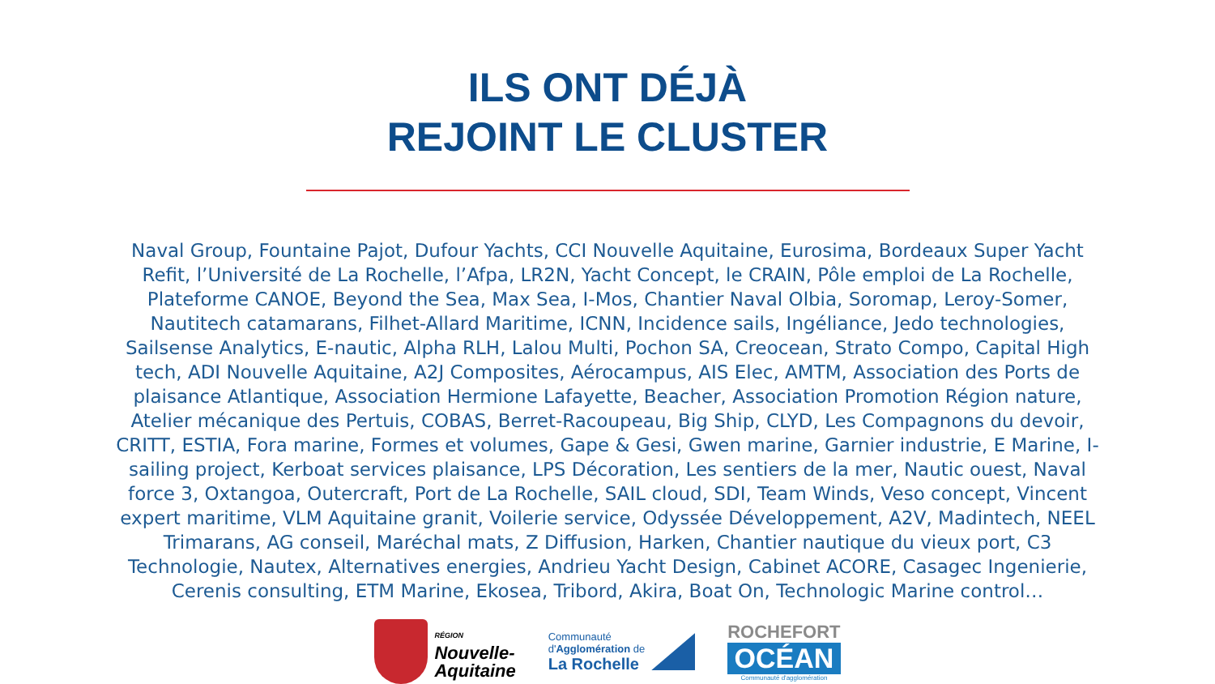ILS ONT DÉJÀ
REJOINT LE CLUSTER
Naval Group, Fountaine Pajot, Dufour Yachts, CCI Nouvelle Aquitaine, Eurosima, Bordeaux Super Yacht Refit, l’Université de La Rochelle, l’Afpa, LR2N, Yacht Concept, le CRAIN, Pôle emploi de La Rochelle, Plateforme CANOE, Beyond the Sea, Max Sea, I-Mos, Chantier Naval Olbia, Soromap, Leroy-Somer, Nautitech catamarans, Filhet-Allard Maritime, ICNN, Incidence sails, Ingéliance, Jedo technologies, Sailsense Analytics, E-nautic, Alpha RLH, Lalou Multi, Pochon SA, Creocean, Strato Compo, Capital High tech, ADI Nouvelle Aquitaine, A2J Composites, Aérocampus, AIS Elec, AMTM, Association des Ports de plaisance Atlantique, Association Hermione Lafayette, Beacher, Association Promotion Région nature, Atelier mécanique des Pertuis, COBAS, Berret-Racoupeau, Big Ship, CLYD, Les Compagnons du devoir, CRITT, ESTIA, Fora marine, Formes et volumes, Gape & Gesi, Gwen marine, Garnier industrie, E Marine, I-sailing project, Kerboat services plaisance, LPS Décoration, Les sentiers de la mer, Nautic ouest, Naval force 3, Oxtangoa, Outercraft, Port de La Rochelle, SAIL cloud, SDI, Team Winds, Veso concept, Vincent expert maritime, VLM Aquitaine granit, Voilerie service, Odyssée Développement, A2V, Madintech, NEEL Trimarans, AG conseil, Maréchal mats, Z Diffusion, Harken, Chantier nautique du vieux port, C3 Technologie, Nautex, Alternatives energies, Andrieu Yacht Design, Cabinet ACORE, Casagec Ingenierie, Cerenis consulting, ETM Marine, Ekosea, Tribord, Akira, Boat On, Technologic Marine control…
RÉGION
Nouvelle-
Aquitaine
Communauté
d'Agglomération de
La Rochelle
ROCHEFORT
OCÉAN
Communauté d'agglomération